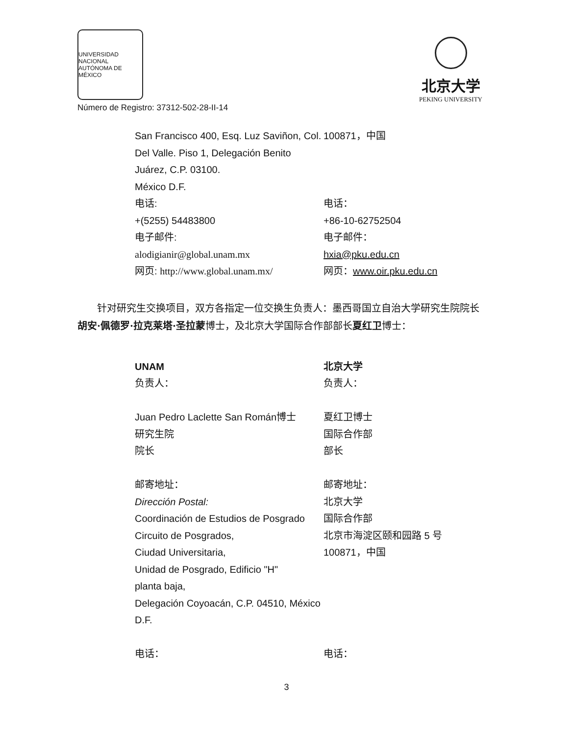UNIVERSIDAD NACIONAL AUTÓNOMA DE MÉXICO
Número de Registro: 37312-502-28-II-14
北京大学
PEKING UNIVERSITY
San Francisco 400, Esq. Luz Saviñon, Col. Del Valle. Piso 1, Delegación Benito Juárez, C.P. 03100.
México D.F.
电话:
+(5255) 54483800
电子邮件:
alodigianir@global.unam.mx
网页: http://www.global.unam.mx/
100871，中国
电话：
+86-10-62752504
电子邮件：
hxia@pku.edu.cn
网页：www.oir.pku.edu.cn
针对研究生交换项目，双方各指定一位交换生负责人：墨西哥国立自治大学研究生院院长胡安·佩德罗·拉克莱塔·圣拉蒙博士，及北京大学国际合作部部长夏红卫博士：
UNAM
负责人：
Juan Pedro Laclette San Román博士
研究生院
院长
邮寄地址：
Dirección Postal:
Coordinación de Estudios de Posgrado
Circuito de Posgrados,
Ciudad Universitaria,
Unidad de Posgrado, Edificio "H"
planta baja,
Delegación Coyoacán, C.P. 04510, México D.F.
电话：
北京大学
负责人：
夏红卫博士
国际合作部
部长
邮寄地址：
北京大学
国际合作部
北京市海淀区颐和园路 5 号
100871，中国
电话：
3